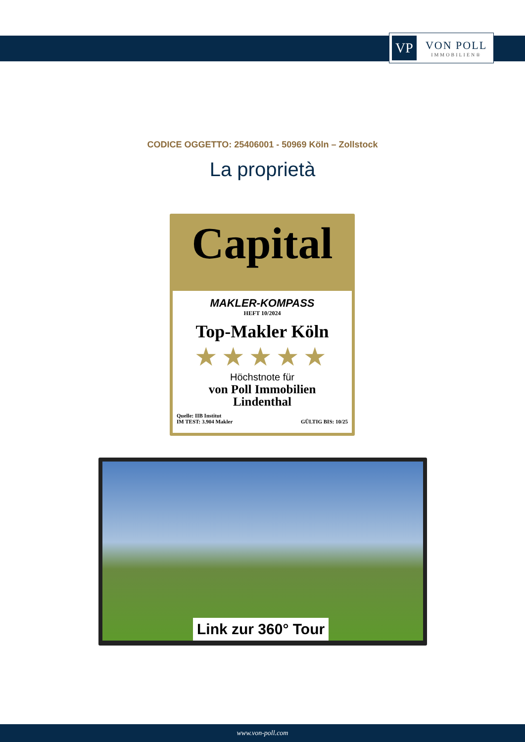VP
VON POLL
IMMOBILIEN®
CODICE OGGETTO: 25406001 - 50969 Köln – Zollstock
La proprietà
Capital
MAKLER-KOMPASS
HEFT 10/2024
Top-Makler Köln
★★★★★
Höchstnote für
von Poll Immobilien
Lindenthal
Quelle: IIB Institut
IM TEST: 3.904 Makler
GÜLTIG BIS: 10/25
Link zur 360° Tour
www.von-poll.com